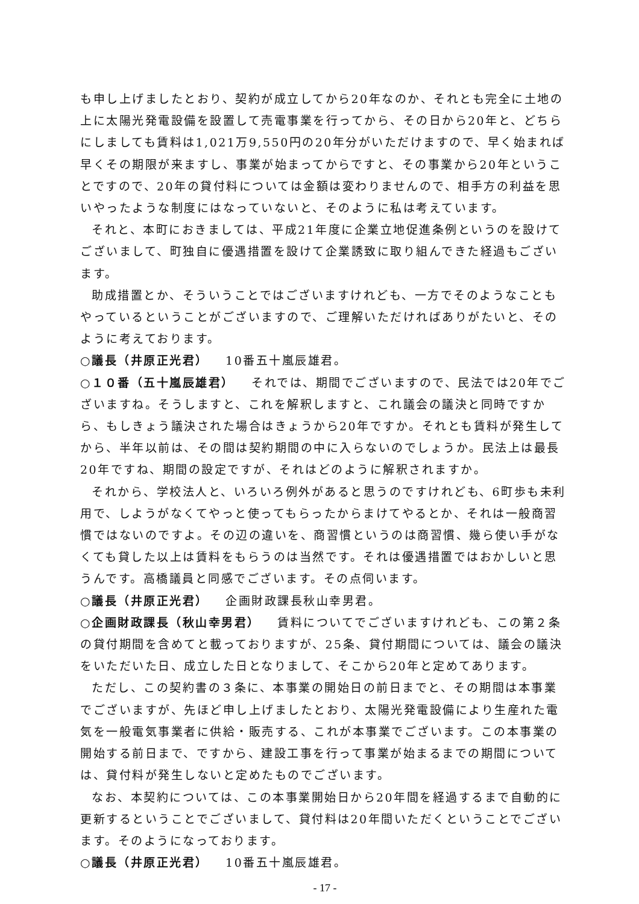も申し上げましたとおり、契約が成立してから20年なのか、それとも完全に土地の上に太陽光発電設備を設置して売電事業を行ってから、その日から20年と、どちらにしましても賃料は1,021万9,550円の20年分がいただけますので、早く始まれば早くその期限が来ますし、事業が始まってからですと、その事業から20年ということですので、20年の貸付料については金額は変わりませんので、相手方の利益を思いやったような制度にはなっていないと、そのように私は考えています。
それと、本町におきましては、平成21年度に企業立地促進条例というのを設けてございまして、町独自に優遇措置を設けて企業誘致に取り組んできた経過もございます。
助成措置とか、そういうことではございますけれども、一方でそのようなこともやっているということがございますので、ご理解いただければありがたいと、そのように考えております。
○議長（井原正光君） 10番五十嵐辰雄君。
○１０番（五十嵐辰雄君） それでは、期間でございますので、民法では20年でございますね。そうしますと、これを解釈しますと、これ議会の議決と同時ですから、もしきょう議決された場合はきょうから20年ですか。それとも賃料が発生してから、半年以前は、その間は契約期間の中に入らないのでしょうか。民法上は最長20年ですね、期間の設定ですが、それはどのように解釈されますか。
それから、学校法人と、いろいろ例外があると思うのですけれども、6町歩も未利用で、しようがなくてやっと使ってもらったからまけてやるとか、それは一般商習慣ではないのですよ。その辺の違いを、商習慣というのは商習慣、幾ら使い手がなくても貸した以上は賃料をもらうのは当然です。それは優遇措置ではおかしいと思うんです。高橋議員と同感でございます。その点伺います。
○議長（井原正光君） 企画財政課長秋山幸男君。
○企画財政課長（秋山幸男君） 賃料についてでございますけれども、この第２条の貸付期間を含めてと載っておりますが、25条、貸付期間については、議会の議決をいただいた日、成立した日となりまして、そこから20年と定めてあります。
ただし、この契約書の３条に、本事業の開始日の前日までと、その期間は本事業でございますが、先ほど申し上げましたとおり、太陽光発電設備により生産れた電気を一般電気事業者に供給・販売する、これが本事業でございます。この本事業の開始する前日まで、ですから、建設工事を行って事業が始まるまでの期間については、貸付料が発生しないと定めたものでございます。
なお、本契約については、この本事業開始日から20年間を経過するまで自動的に更新するということでございまして、貸付料は20年間いただくということでございます。そのようになっております。
○議長（井原正光君） 10番五十嵐辰雄君。
- 17 -